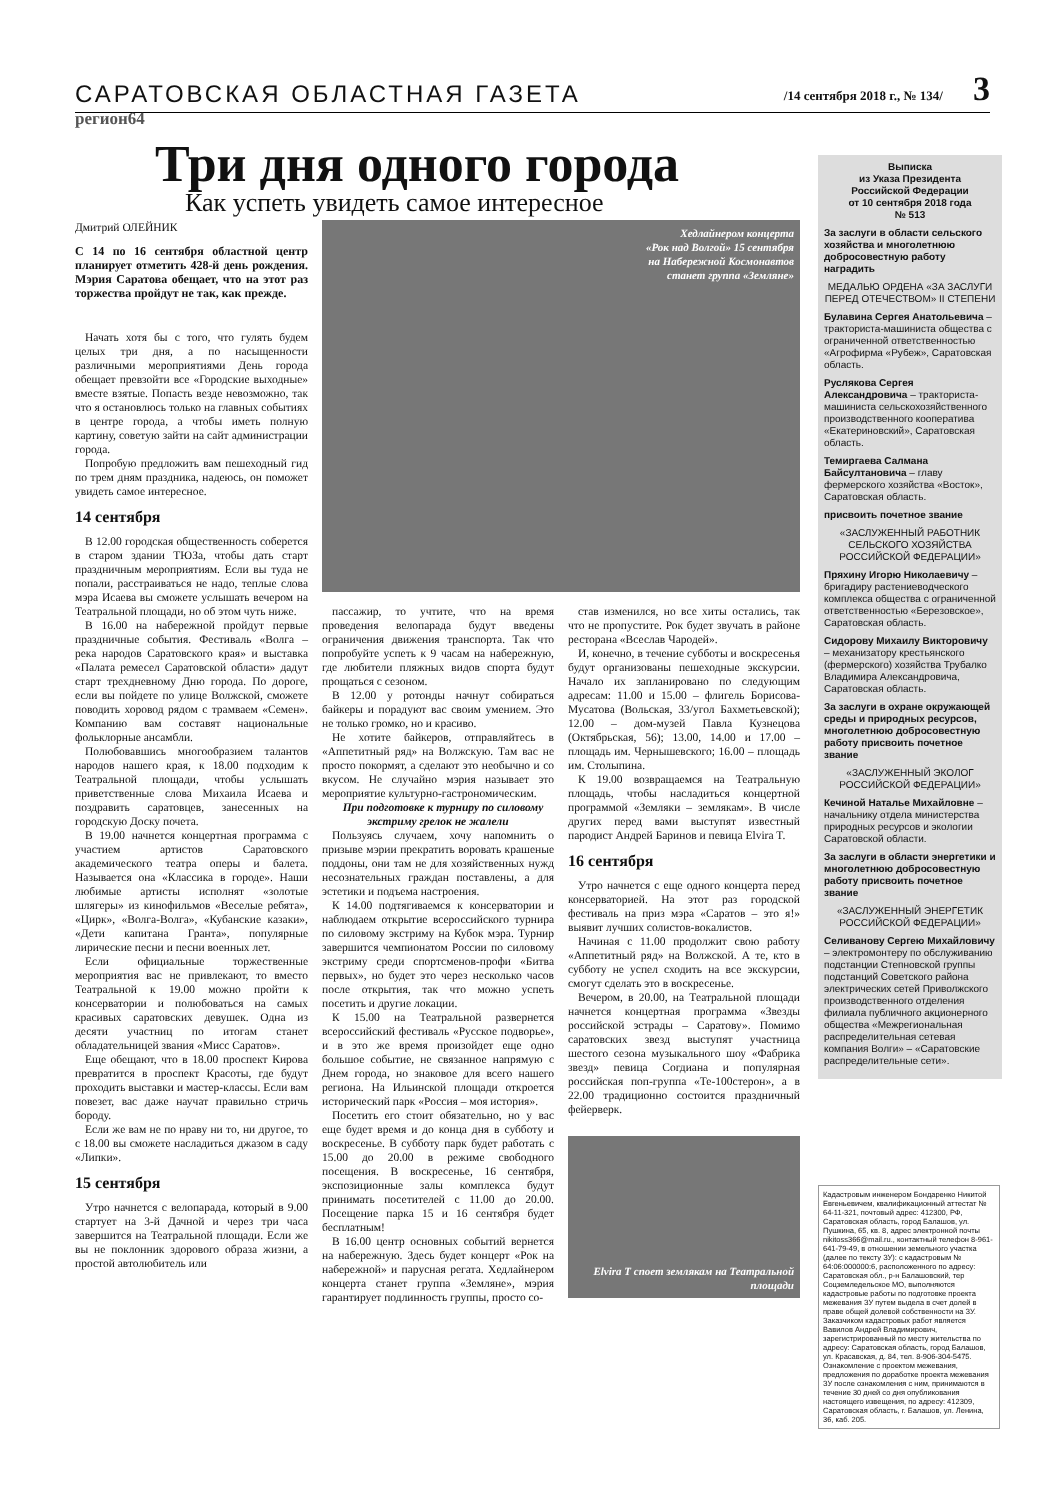САРАТОВСКАЯ ОБЛАСТНАЯ ГАЗЕТА /14 сентября 2018 г., № 134/ 3
регион64
Три дня одного города
Как успеть увидеть самое интересное
Дмитрий ОЛЕЙНИК
С 14 по 16 сентября областной центр планирует отметить 428-й день рождения. Мэрия Саратова обещает, что на этот раз торжества пройдут не так, как прежде.
Начать хотя бы с того, что гулять будем целых три дня, а по насыщенности различными мероприятиями День города обещает превзойти все «Городские выходные» вместе взятые. Попасть везде невозможно, так что я остановлюсь только на главных событиях в центре города, а чтобы иметь полную картину, советую зайти на сайт администрации города.
Попробую предложить вам пешеходный гид по трем дням праздника, надеюсь, он поможет увидеть самое интересное.
14 сентября
В 12.00 городская общественность соберется в старом здании ТЮЗа, чтобы дать старт праздничным мероприятиям. Если вы туда не попали, расстраиваться не надо, теплые слова мэра Исаева вы сможете услышать вечером на Театральной площади, но об этом чуть ниже.
В 16.00 на набережной пройдут первые праздничные события. Фестиваль «Волга – река народов Саратовского края» и выставка «Палата ремесел Саратовской области» дадут старт трехдневному Дню города. По дороге, если вы пойдете по улице Волжской, сможете поводить хоровод рядом с трамваем «Семен». Компанию вам составят национальные фольклорные ансамбли.
Полюбовавшись многообразием талантов народов нашего края, к 18.00 подходим к Театральной площади, чтобы услышать приветственные слова Михаила Исаева и поздравить саратовцев, занесенных на городскую Доску почета.
В 19.00 начнется концертная программа с участием артистов Саратовского академического театра оперы и балета. Называется она «Классика в городе». Наши любимые артисты исполнят «золотые шлягеры» из кинофильмов «Веселые ребята», «Цирк», «Волга-Волга», «Кубанские казаки», «Дети капитана Гранта», популярные лирические песни и песни военных лет.
Если официальные торжественные мероприятия вас не привлекают, то вместо Театральной к 19.00 можно пройти к консерватории и полюбоваться на самых красивых саратовских девушек. Одна из десяти участниц по итогам станет обладательницей звания «Мисс Саратов».
Еще обещают, что в 18.00 проспект Кирова превратится в проспект Красоты, где будут проходить выставки и мастер-классы. Если вам повезет, вас даже научат правильно стричь бороду.
Если же вам не по нраву ни то, ни другое, то с 18.00 вы сможете насладиться джазом в саду «Липки».
15 сентября
Утро начнется с велопарада, который в 9.00 стартует на 3-й Дачной и через три часа завершится на Театральной площади. Если же вы не поклонник здорового образа жизни, а простой автолюбитель или
Хедлайнером концерта
«Рок над Волгой» 15 сентября
на Набережной Космонавтов
станет группа «Земляне»
пассажир, то учтите, что на время проведения велопарада будут введены ограничения движения транспорта. Так что попробуйте успеть к 9 часам на набережную, где любители пляжных видов спорта будут прощаться с сезоном.
В 12.00 у ротонды начнут собираться байкеры и порадуют вас своим умением. Это не только громко, но и красиво.
Не хотите байкеров, отправляйтесь в «Аппетитный ряд» на Волжскую. Там вас не просто покормят, а сделают это необычно и со вкусом. Не случайно мэрия называет это мероприятие культурно-гастрономическим.
При подготовке к турниру по силовому экстриму грелок не жалели
Пользуясь случаем, хочу напомнить о призыве мэрии прекратить воровать крашеные поддоны, они там не для хозяйственных нужд несознательных граждан поставлены, а для эстетики и подъема настроения.
К 14.00 подтягиваемся к консерватории и наблюдаем открытие всероссийского турнира по силовому экстриму на Кубок мэра. Турнир завершится чемпионатом России по силовому экстриму среди спортсменов-профи «Битва первых», но будет это через несколько часов после открытия, так что можно успеть посетить и другие локации.
К 15.00 на Театральной развернется всероссийский фестиваль «Русское подворье», и в это же время произойдет еще одно большое событие, не связанное напрямую с Днем города, но знаковое для всего нашего региона. На Ильинской площади откроется исторический парк «Россия – моя история».
Посетить его стоит обязательно, но у вас еще будет время и до конца дня в субботу и воскресенье. В субботу парк будет работать с 15.00 до 20.00 в режиме свободного посещения. В воскресенье, 16 сентября, экспозиционные залы комплекса будут принимать посетителей с 11.00 до 20.00. Посещение парка 15 и 16 сентября будет бесплатным!
В 16.00 центр основных событий вернется на набережную. Здесь будет концерт «Рок на набережной» и парусная регата. Хедлайнером концерта станет группа «Земляне», мэрия гарантирует подлинность группы, просто со-
став изменился, но все хиты остались, так что не пропустите. Рок будет звучать в районе ресторана «Всеслав Чародей».
И, конечно, в течение субботы и воскресенья будут организованы пешеходные экскурсии. Начало их запланировано по следующим адресам: 11.00 и 15.00 – флигель Борисова-Мусатова (Вольская, 33/угол Бахметьевской); 12.00 – дом-музей Павла Кузнецова (Октябрьская, 56); 13.00, 14.00 и 17.00 – площадь им. Чернышевского; 16.00 – площадь им. Столыпина.
К 19.00 возвращаемся на Театральную площадь, чтобы насладиться концертной программой «Земляки – землякам». В числе других перед вами выступят известный пародист Андрей Баринов и певица Elvira T.
16 сентября
Утро начнется с еще одного концерта перед консерваторией. На этот раз городской фестиваль на приз мэра «Саратов – это я!» выявит лучших солистов-вокалистов.
Начиная с 11.00 продолжит свою работу «Аппетитный ряд» на Волжской. А те, кто в субботу не успел сходить на все экскурсии, смогут сделать это в воскресенье.
Вечером, в 20.00, на Театральной площади начнется концертная программа «Звезды российской эстрады – Саратову». Помимо саратовских звезд выступят участница шестого сезона музыкального шоу «Фабрика звезд» певица Согдиана и популярная российская поп-группа «Те-100стерон», а в 22.00 традиционно состоится праздничный фейерверк.
Elvira T споет землякам на Театральной площади
Выписка
из Указа Президента
Российской Федерации
от 10 сентября 2018 года
№ 513
За заслуги в области сельского хозяйства и многолетнюю добросовестную работу наградить
МЕДАЛЬЮ ОРДЕНА «ЗА ЗАСЛУГИ ПЕРЕД ОТЕЧЕСТВОМ» II СТЕПЕНИ
Булавина Сергея Анатольевича – тракториста-машиниста общества с ограниченной ответственностью «Агрофирма «Рубеж», Саратовская область.
Руслякова Сергея Александровича – тракториста-машиниста сельскохозяйственного производственного кооператива «Екатериновский», Саратовская область.
Темиргаева Салмана Байсултановича – главу фермерского хозяйства «Восток», Саратовская область.
присвоить почетное звание
«ЗАСЛУЖЕННЫЙ РАБОТНИК СЕЛЬСКОГО ХОЗЯЙСТВА РОССИЙСКОЙ ФЕДЕРАЦИИ»
Пряхину Игорю Николаевичу – бригадиру растениеводческого комплекса общества с ограниченной ответственностью «Березовское», Саратовская область.
Сидорову Михаилу Викторовичу – механизатору крестьянского (фермерского) хозяйства Трубалко Владимира Александровича, Саратовская область.
За заслуги в охране окружающей среды и природных ресурсов, многолетнюю добросовестную работу присвоить почетное звание
«ЗАСЛУЖЕННЫЙ ЭКОЛОГ РОССИЙСКОЙ ФЕДЕРАЦИИ»
Кечиной Наталье Михайловне – начальнику отдела министерства природных ресурсов и экологии Саратовской области.
За заслуги в области энергетики и многолетнюю добросовестную работу присвоить почетное звание
«ЗАСЛУЖЕННЫЙ ЭНЕРГЕТИК РОССИЙСКОЙ ФЕДЕРАЦИИ»
Селиванову Сергею Михайловичу – электромонтеру по обслуживанию подстанции Степновской группы подстанций Советского района электрических сетей Приволжского производственного отделения филиала публичного акционерного общества «Межрегиональная распределительная сетевая компания Волги» – «Саратовские распределительные сети».
Кадастровым инженером Бондаренко Никитой Евгеньевичем, квалификационный аттестат № 64-11-321, почтовый адрес: 412300, РФ, Саратовская область, город Балашов, ул. Пушкина, 65, кв. 8, адрес электронной почты nikitoss366@mail.ru., контактный телефон 8-961-641-79-49, в отношении земельного участка (далее по тексту ЗУ): с кадастровым № 64:06:000000:6, расположенного по адресу: Саратовская обл., р-н Балашовский, тер Соцземледельское МО, выполняются кадастровые работы по подготовке проекта межевания ЗУ путем выдела в счет долей в праве общей долевой собственности на ЗУ. Заказчиком кадастровых работ является Вавилов Андрей Владимирович, зарегистрированный по месту жительства по адресу: Саратовская область, город Балашов, ул. Красавская, д. 84, тел. 8-906-304-5475. Ознакомление с проектом межевания, предложения по доработке проекта межевания ЗУ после ознакомления с ним, принимаются в течение 30 дней со дня опубликования настоящего извещения, по адресу: 412309, Саратовская область, г. Балашов, ул. Ленина, 36, каб. 205.